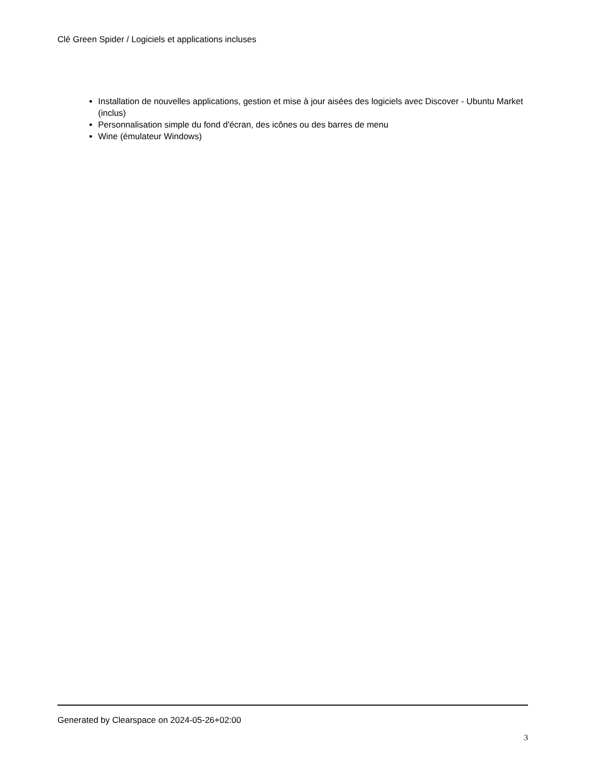Clé Green Spider / Logiciels et applications incluses
Installation de nouvelles applications, gestion et mise à jour aisées des logiciels avec Discover - Ubuntu Market (inclus)
Personnalisation simple du fond d'écran, des icônes ou des barres de menu
Wine (émulateur Windows)
Generated by Clearspace on 2024-05-26+02:00
3